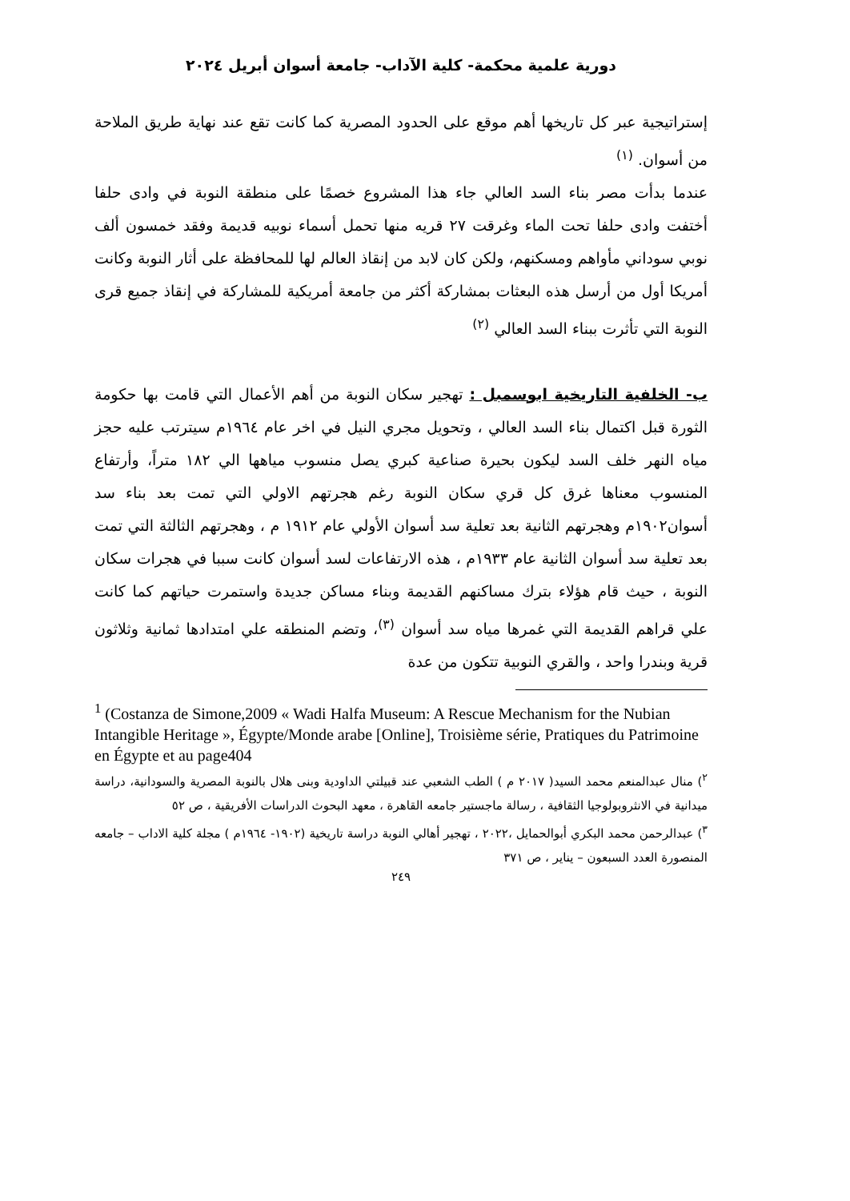دورية علمية محكمة- كلية الآداب- جامعة أسوان أبريل ٢٠٢٤
إستراتيجية عبر كل تاريخها أهم موقع على الحدود المصرية كما كانت تقع عند نهاية طريق الملاحة من أسوان. <sup>(١)</sup>
عندما بدأت مصر بناء السد العالي جاء هذا المشروع خصمًا على منطقة النوبة في وادى حلفا أختفت وادى حلفا تحت الماء وغرقت ٢٧ قريه منها تحمل أسماء نوبيه قديمة وفقد خمسون ألف نوبي سوداني مأواهم ومسكنهم، ولكن كان لابد من إنقاذ العالم لها للمحافظة على أثار النوبة وكانت أمريكا أول من أرسل هذه البعثات بمشاركة أكثر من جامعة أمريكية للمشاركة في إنقاذ جميع قرى النوبة التي تأثرت ببناء السد العالي <sup>(٢)</sup>
ب- الخلفية التاريخية ابوسمبل : تهجير سكان النوبة من أهم الأعمال التي قامت بها حكومة الثورة قبل اكتمال بناء السد العالي ، وتحويل مجري النيل في اخر عام ١٩٦٤م سيترتب عليه حجز مياه النهر خلف السد ليكون بحيرة صناعية كبري يصل منسوب مياهها الي ١٨٢ متراً، وأرتفاع المنسوب معناها غرق كل قري سكان النوبة رغم هجرتهم الاولي التي تمت بعد بناء سد أسوان١٩٠٢م وهجرتهم الثانية بعد تعلية سد أسوان الأولي عام ١٩١٢ م ، وهجرتهم الثالثة التي تمت بعد تعلية سد أسوان الثانية عام ١٩٣٣م ، هذه الارتفاعات لسد أسوان كانت سببا في هجرات سكان النوبة ، حيث قام هؤلاء بترك مساكنهم القديمة وبناء مساكن جديدة واستمرت حياتهم كما كانت علي قراهم القديمة التي غمرها مياه سد أسوان <sup>(٣)</sup>، وتضم المنطقه علي امتدادها ثمانية وثلاثون قرية وبندرا واحد ، والقري النوبية تتكون من عدة
<sup>1</sup> (Costanza de Simone,2009 « Wadi Halfa Museum: A Rescue Mechanism for the Nubian Intangible Heritage », Égypte/Monde arabe [Online], Troisième série, Pratiques du Patrimoine en Égypte et au page404
<sup>٢</sup>) منال عبدالمنعم محمد السيد( ٢٠١٧ م ) الطب الشعبي عند قبيلتي الداودية وبنى هلال بالنوبة المصرية والسودانية، دراسة ميدانية في الانثروبولوجيا الثقافية ، رسالة ماجستير جامعه القاهرة ، معهد البحوث الدراسات الأفريقية ، ص ٥٢
<sup>٣</sup>) عبدالرحمن محمد البكري أبوالحمايل ،٢٠٢٢ ، تهجير أهالي النوبة دراسة تاريخية (١٩٠٢- ١٩٦٤م ) مجلة كلية الاداب – جامعه المنصورة العدد السبعون – يناير ، ص ٣٧١
٢٤٩